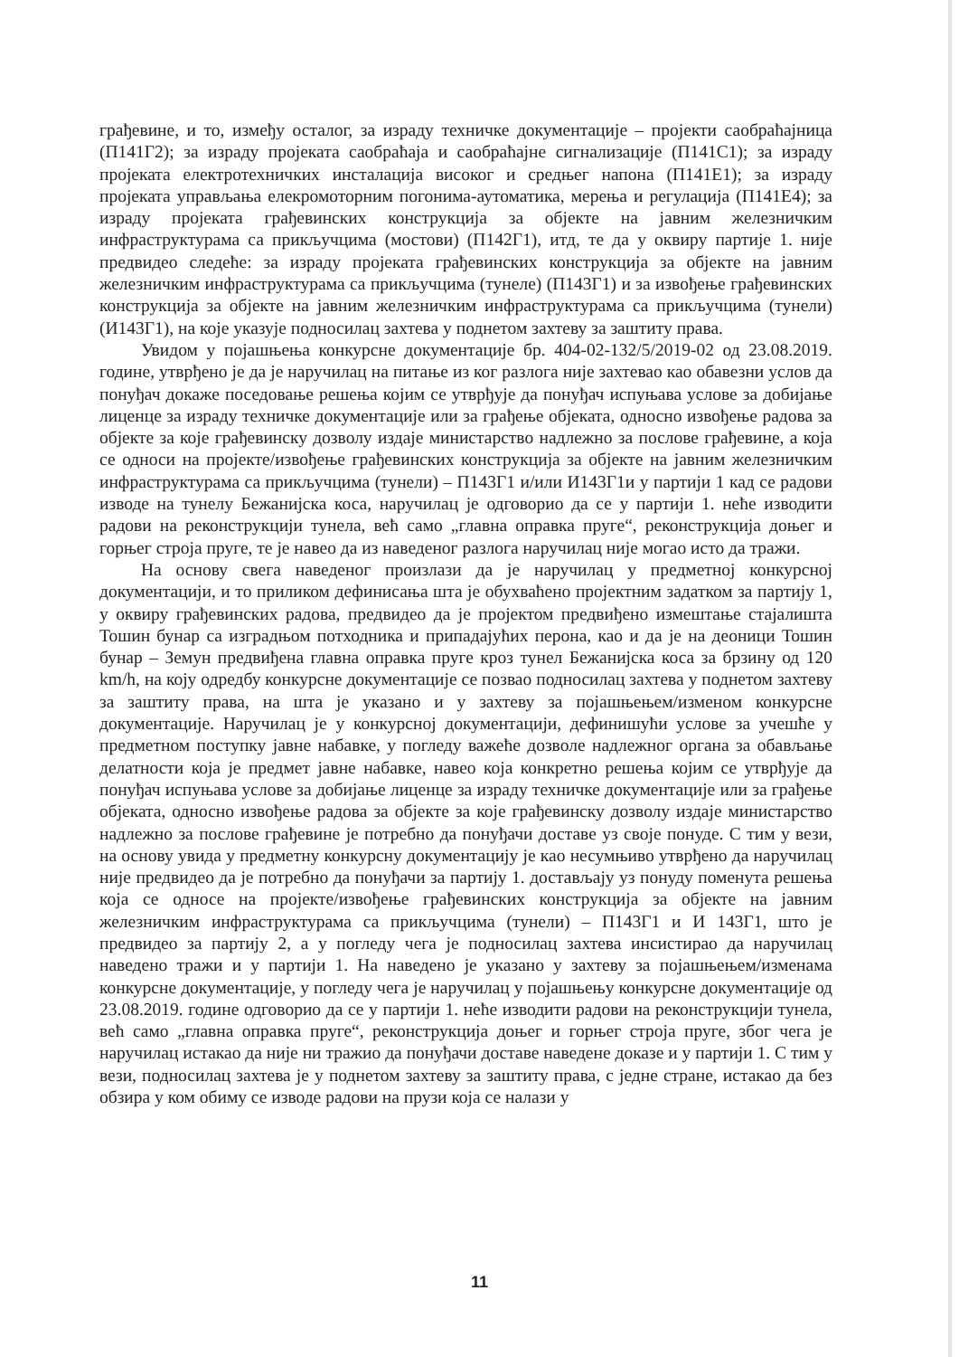грађевине, и то, између осталог, за израду техничке документације – пројекти саобраћајница (П141Г2); за израду пројеката саобраћаја и саобраћајне сигнализације (П141С1); за израду пројеката електротехничких инсталација високог и средњег напона (П141Е1); за израду пројеката управљања елекромоторним погонима-аутоматика, мерења и регулација (П141Е4); за израду пројеката грађевинских конструкција за објекте на јавним железничким инфраструктурама са прикључцима (мостови) (П142Г1), итд, те да у оквиру партије 1. није предвидео следеће: за израду пројеката грађевинских конструкција за објекте на јавним железничким инфраструктурама са прикључцима (тунеле) (П143Г1) и за извођење грађевинских конструкција за објекте на јавним железничким инфраструктурама са прикључцима (тунели) (И143Г1), на које указује подносилац захтева у поднетом захтеву за заштиту права.
Увидом у појашњења конкурсне документације бр. 404-02-132/5/2019-02 од 23.08.2019. године, утврђено је да је наручилац на питање из ког разлога није захтевао као обавезни услов да понуђач докаже поседовање решења којим се утврђује да понуђач испуњава услове за добијање лиценце за израду техничке документације или за грађење објеката, односно извођење радова за објекте за које грађевинску дозволу издаје министарство надлежно за послове грађевине, а која се односи на пројекте/извођење грађевинских конструкција за објекте на јавним железничким инфраструктурама са прикључцима (тунели) – П143Г1 и/или И143Г1и у партији 1 кад се радови изводе на тунелу Бежанијска коса, наручилац је одговорио да се у партији 1. неће изводити радови на реконструкцији тунела, већ само „главна оправка пруге“, реконструкција доњег и горњег строја пруге, те је навео да из наведеног разлога наручилац није могао исто да тражи.
На основу свега наведеног произлази да је наручилац у предметној конкурсној документацији, и то приликом дефинисања шта је обухваћено пројектним задатком за партију 1, у оквиру грађевинских радова, предвидео да је пројектом предвиђено измештање стајалишта Тошин бунар са изградњом потходника и припадајућих перона, као и да је на деоници Тошин бунар – Земун предвиђена главна оправка пруге кроз тунел Бежанијска коса за брзину од 120 km/h, на коју одредбу конкурсне документације се позвао подносилац захтева у поднетом захтеву за заштиту права, на шта је указано и у захтеву за појашњењем/изменом конкурсне документације. Наручилац је у конкурсној документацији, дефинишући услове за учешће у предметном поступку јавне набавке, у погледу важеће дозволе надлежног органа за обављање делатности која је предмет јавне набавке, навео која конкретно решења којим се утврђује да понуђач испуњава услове за добијање лиценце за израду техничке документације или за грађење објеката, односно извођење радова за објекте за које грађевинску дозволу издаје министарство надлежно за послове грађевине је потребно да понуђачи доставе уз своје понуде. С тим у вези, на основу увида у предметну конкурсну документацију је као несумњиво утврђено да наручилац није предвидео да је потребно да понуђачи за партију 1. достављају уз понуду поменута решења која се односе на пројекте/извођење грађевинских конструкција за објекте на јавним железничким инфраструктурама са прикључцима (тунели) – П143Г1 и И 143Г1, што је предвидео за партију 2, а у погледу чега је подносилац захтева инсистирао да наручилац наведено тражи и у партији 1. На наведено је указано у захтеву за појашњењем/изменама конкурсне документације, у погледу чега је наручилац у појашњењу конкурсне документације од 23.08.2019. године одговорио да се у партији 1. неће изводити радови на реконструкцији тунела, већ само „главна оправка пруге“, реконструкција доњег и горњег строја пруге, због чега је наручилац истакао да није ни тражио да понуђачи доставе наведене доказе и у партији 1. С тим у вези, подносилац захтева је у поднетом захтеву за заштиту права, с једне стране, истакао да без обзира у ком обиму се изводе радови на прузи која се налази у
11